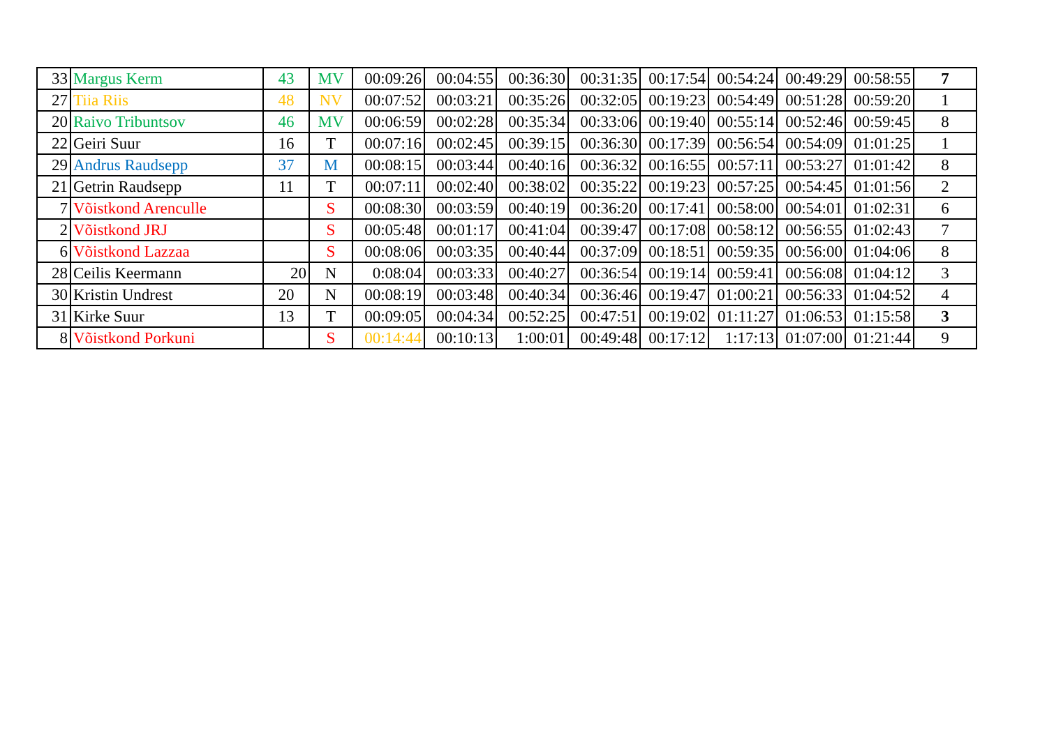| 33 | Margus Kerm | 43 | MV | 00:09:26 | 00:04:55 | 00:36:30 | 00:31:35 | 00:17:54 | 00:54:24 | 00:49:29 | 00:58:55 | 7 |
| 27 | Tiia Riis | 48 | NV | 00:07:52 | 00:03:21 | 00:35:26 | 00:32:05 | 00:19:23 | 00:54:49 | 00:51:28 | 00:59:20 | 1 |
| 20 | Raivo Tribuntsov | 46 | MV | 00:06:59 | 00:02:28 | 00:35:34 | 00:33:06 | 00:19:40 | 00:55:14 | 00:52:46 | 00:59:45 | 8 |
| 22 | Geiri Suur | 16 | T | 00:07:16 | 00:02:45 | 00:39:15 | 00:36:30 | 00:17:39 | 00:56:54 | 00:54:09 | 01:01:25 | 1 |
| 29 | Andrus Raudsepp | 37 | M | 00:08:15 | 00:03:44 | 00:40:16 | 00:36:32 | 00:16:55 | 00:57:11 | 00:53:27 | 01:01:42 | 8 |
| 21 | Getrin Raudsepp | 11 | T | 00:07:11 | 00:02:40 | 00:38:02 | 00:35:22 | 00:19:23 | 00:57:25 | 00:54:45 | 01:01:56 | 2 |
| 7 | Võistkond Arenculle | | S | 00:08:30 | 00:03:59 | 00:40:19 | 00:36:20 | 00:17:41 | 00:58:00 | 00:54:01 | 01:02:31 | 6 |
| 2 | Võistkond JRJ | | S | 00:05:48 | 00:01:17 | 00:41:04 | 00:39:47 | 00:17:08 | 00:58:12 | 00:56:55 | 01:02:43 | 7 |
| 6 | Võistkond Lazzaa | | S | 00:08:06 | 00:03:35 | 00:40:44 | 00:37:09 | 00:18:51 | 00:59:35 | 00:56:00 | 01:04:06 | 8 |
| 28 | Ceilis Keermann | 20 | N | 0:08:04 | 00:03:33 | 00:40:27 | 00:36:54 | 00:19:14 | 00:59:41 | 00:56:08 | 01:04:12 | 3 |
| 30 | Kristin Undrest | 20 | N | 00:08:19 | 00:03:48 | 00:40:34 | 00:36:46 | 00:19:47 | 01:00:21 | 00:56:33 | 01:04:52 | 4 |
| 31 | Kirke Suur | 13 | T | 00:09:05 | 00:04:34 | 00:52:25 | 00:47:51 | 00:19:02 | 01:11:27 | 01:06:53 | 01:15:58 | 3 |
| 8 | Võistkond Porkuni | | S | 00:14:44 | 00:10:13 | 1:00:01 | 00:49:48 | 00:17:12 | 1:17:13 | 01:07:00 | 01:21:44 | 9 |